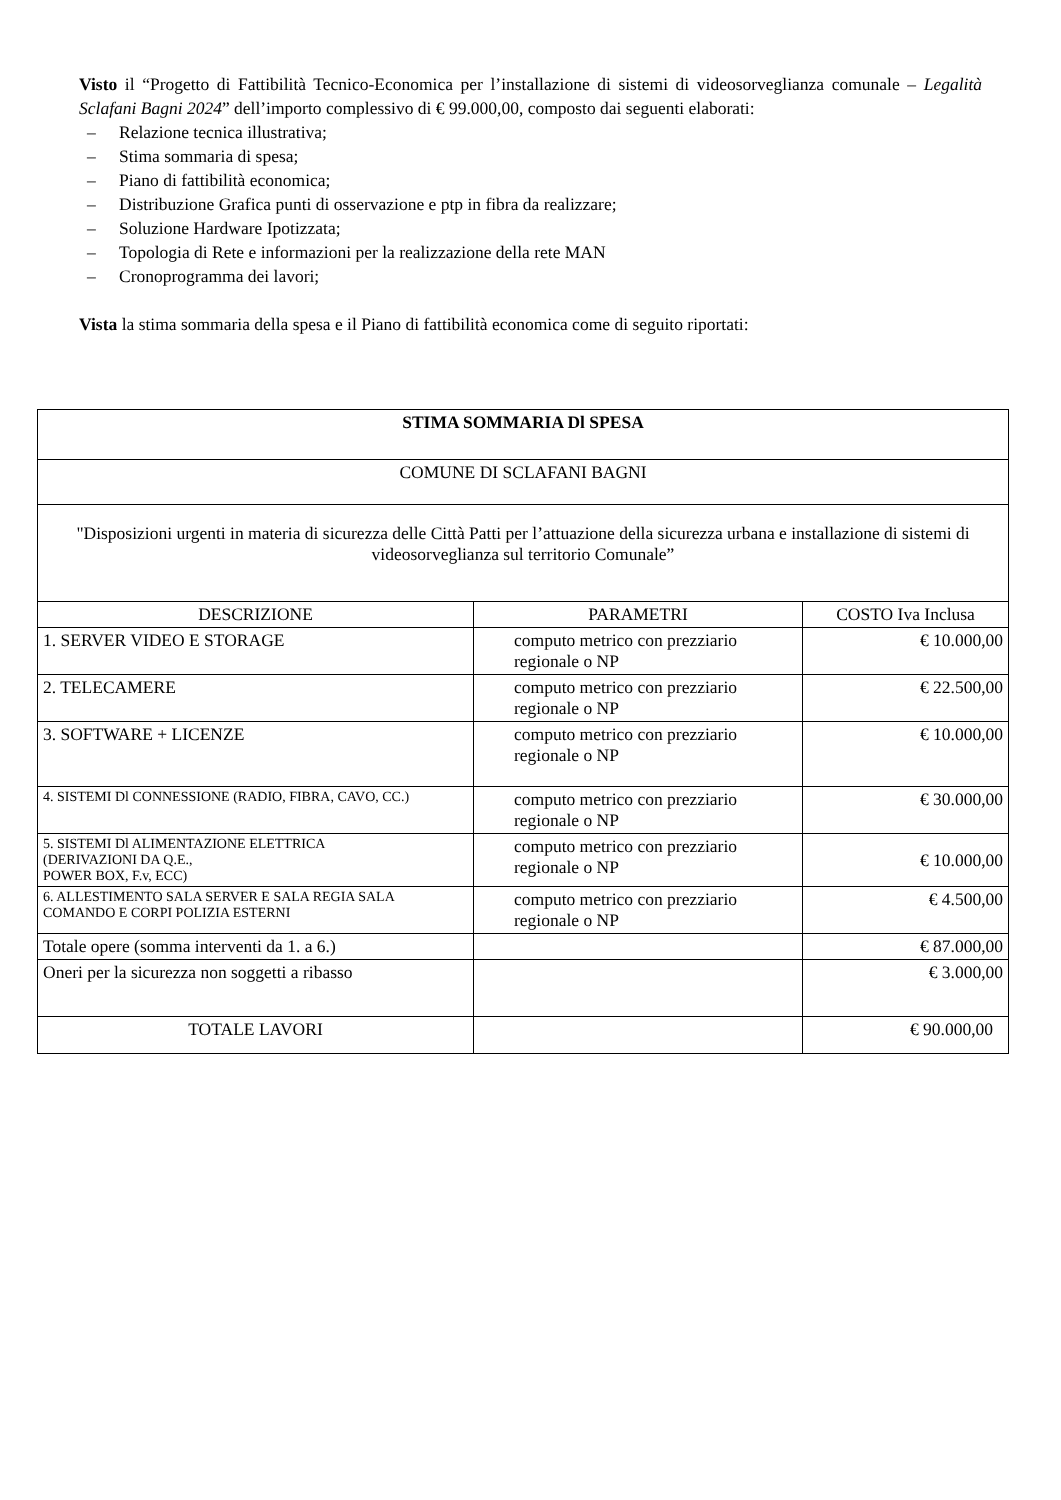Visto il “Progetto di Fattibilità Tecnico-Economica per l’installazione di sistemi di videosorveglianza comunale – Legalità Sclafani Bagni 2024” dell’importo complessivo di € 99.000,00, composto dai seguenti elaborati:
– Relazione tecnica illustrativa;
– Stima sommaria di spesa;
– Piano di fattibilità economica;
– Distribuzione Grafica punti di osservazione e ptp in fibra da realizzare;
– Soluzione Hardware Ipotizzata;
– Topologia di Rete e informazioni per la realizzazione della rete MAN
– Cronoprogramma dei lavori;
Vista la stima sommaria della spesa e il Piano di fattibilità economica come di seguito riportati:
| STIMA SOMMARIA Dl SPESA | | |
| --- | --- | --- |
| COMUNE DI SCLAFANI BAGNI | | |
| "Disposizioni urgenti in materia di sicurezza delle Città Patti per l’attuazione della sicurezza urbana e installazione di sistemi di videosorveglianza sul territorio Comunale” | | |
| DESCRIZIONE | PARAMETRI | COSTO Iva Inclusa |
| 1. SERVER VIDEO E STORAGE | computo metrico con prezziario regionale o NP | € 10.000,00 |
| 2. TELECAMERE | computo metrico con prezziario regionale o NP | € 22.500,00 |
| 3. SOFTWARE + LICENZE | computo metrico con prezziario regionale o NP | € 10.000,00 |
| 4. SISTEMI Dl CONNESSIONE (RADIO, FIBRA, CAVO, CC.) | computo metrico con prezziario regionale o NP | € 30.000,00 |
| 5. SISTEMI Dl ALIMENTAZIONE ELETTRICA (DERIVAZIONI DA Q.E., POWER BOX, F.v, ECC) | computo metrico con prezziario regionale o NP | € 10.000,00 |
| 6. ALLESTIMENTO SALA SERVER E SALA REGIA SALA COMANDO E CORPI POLIZIA ESTERNI | computo metrico con prezziario regionale o NP | € 4.500,00 |
| Totale opere (somma interventi da 1. a 6.) | | € 87.000,00 |
| Oneri per la sicurezza non soggetti a ribasso | | € 3.000,00 |
| TOTALE LAVORI | | € 90.000,00 |